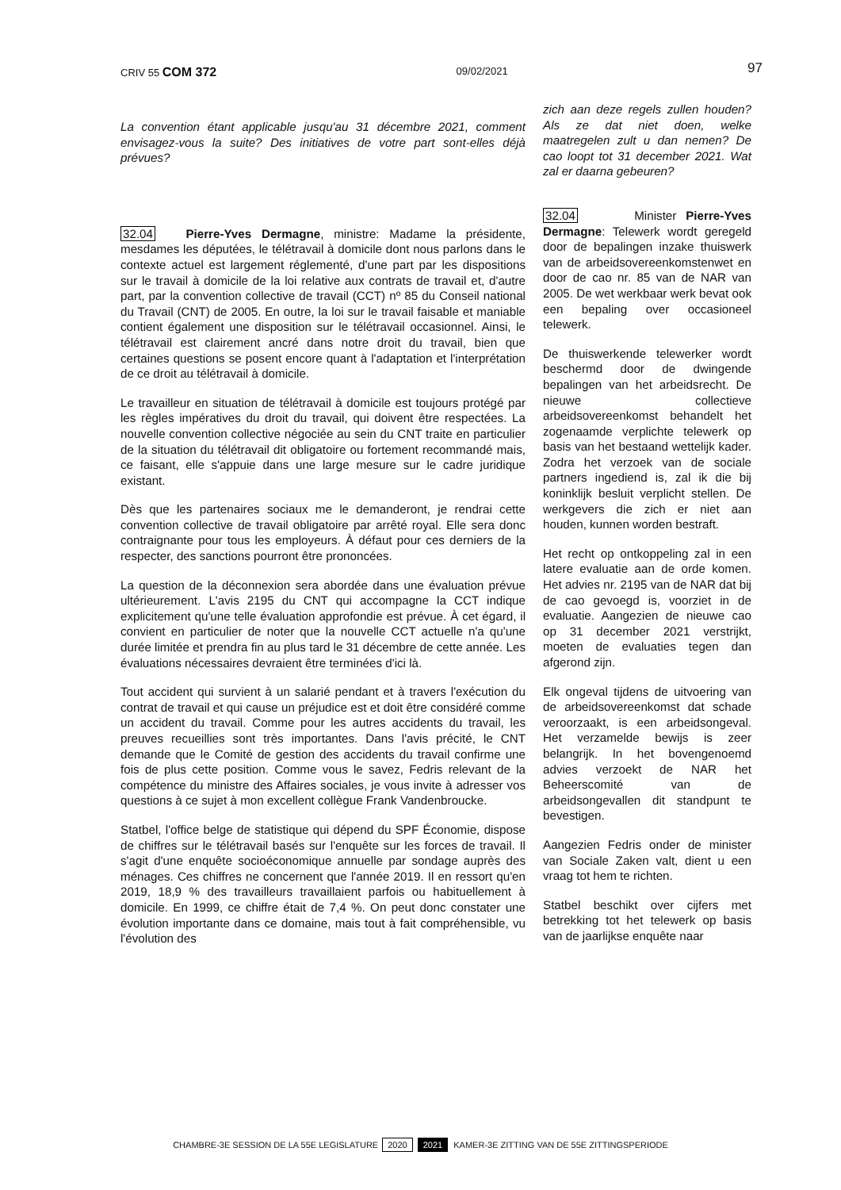CRIV 55 COM 372 09/02/2021 97
La convention étant applicable jusqu'au 31 décembre 2021, comment envisagez-vous la suite? Des initiatives de votre part sont-elles déjà prévues?
32.04 Pierre-Yves Dermagne, ministre: Madame la présidente, mesdames les députées, le télétravail à domicile dont nous parlons dans le contexte actuel est largement réglementé, d'une part par les dispositions sur le travail à domicile de la loi relative aux contrats de travail et, d'autre part, par la convention collective de travail (CCT) nº 85 du Conseil national du Travail (CNT) de 2005. En outre, la loi sur le travail faisable et maniable contient également une disposition sur le télétravail occasionnel. Ainsi, le télétravail est clairement ancré dans notre droit du travail, bien que certaines questions se posent encore quant à l'adaptation et l'interprétation de ce droit au télétravail à domicile.
Le travailleur en situation de télétravail à domicile est toujours protégé par les règles impératives du droit du travail, qui doivent être respectées. La nouvelle convention collective négociée au sein du CNT traite en particulier de la situation du télétravail dit obligatoire ou fortement recommandé mais, ce faisant, elle s'appuie dans une large mesure sur le cadre juridique existant.
Dès que les partenaires sociaux me le demanderont, je rendrai cette convention collective de travail obligatoire par arrêté royal. Elle sera donc contraignante pour tous les employeurs. À défaut pour ces derniers de la respecter, des sanctions pourront être prononcées.
La question de la déconnexion sera abordée dans une évaluation prévue ultérieurement. L'avis 2195 du CNT qui accompagne la CCT indique explicitement qu'une telle évaluation approfondie est prévue. À cet égard, il convient en particulier de noter que la nouvelle CCT actuelle n'a qu'une durée limitée et prendra fin au plus tard le 31 décembre de cette année. Les évaluations nécessaires devraient être terminées d'ici là.
Tout accident qui survient à un salarié pendant et à travers l'exécution du contrat de travail et qui cause un préjudice est et doit être considéré comme un accident du travail. Comme pour les autres accidents du travail, les preuves recueillies sont très importantes. Dans l'avis précité, le CNT demande que le Comité de gestion des accidents du travail confirme une fois de plus cette position. Comme vous le savez, Fedris relevant de la compétence du ministre des Affaires sociales, je vous invite à adresser vos questions à ce sujet à mon excellent collègue Frank Vandenbroucke.
Statbel, l'office belge de statistique qui dépend du SPF Économie, dispose de chiffres sur le télétravail basés sur l'enquête sur les forces de travail. Il s'agit d'une enquête socioéconomique annuelle par sondage auprès des ménages. Ces chiffres ne concernent que l'année 2019. Il en ressort qu'en 2019, 18,9 % des travailleurs travaillaient parfois ou habituellement à domicile. En 1999, ce chiffre était de 7,4 %. On peut donc constater une évolution importante dans ce domaine, mais tout à fait compréhensible, vu l'évolution des
zich aan deze regels zullen houden? Als ze dat niet doen, welke maatregelen zult u dan nemen? De cao loopt tot 31 december 2021. Wat zal er daarna gebeuren?
32.04 Minister Pierre-Yves Dermagne: Telewerk wordt geregeld door de bepalingen inzake thuiswerk van de arbeidsovereenkomstenwet en door de cao nr. 85 van de NAR van 2005. De wet werkbaar werk bevat ook een bepaling over occasioneel telewerk.
De thuiswerkende telewerker wordt beschermd door de dwingende bepalingen van het arbeidsrecht. De nieuwe collectieve arbeidsovereenkomst behandelt het zogenaamde verplichte telewerk op basis van het bestaand wettelijk kader. Zodra het verzoek van de sociale partners ingediend is, zal ik die bij koninklijk besluit verplicht stellen. De werkgevers die zich er niet aan houden, kunnen worden bestraft.
Het recht op ontkoppeling zal in een latere evaluatie aan de orde komen. Het advies nr. 2195 van de NAR dat bij de cao gevoegd is, voorziet in de evaluatie. Aangezien de nieuwe cao op 31 december 2021 verstrijkt, moeten de evaluaties tegen dan afgerond zijn.
Elk ongeval tijdens de uitvoering van de arbeidsovereenkomst dat schade veroorzaakt, is een arbeidsongeval. Het verzamelde bewijs is zeer belangrijk. In het bovengenoemd advies verzoekt de NAR het Beheerscomité van de arbeidsongevallen dit standpunt te bevestigen.
Aangezien Fedris onder de minister van Sociale Zaken valt, dient u een vraag tot hem te richten.
Statbel beschikt over cijfers met betrekking tot het telewerk op basis van de jaarlijkse enquête naar
CHAMBRE-3E SESSION DE LA 55E LEGISLATURE 2020 2021 KAMER-3E ZITTING VAN DE 55E ZITTINGSPERIODE